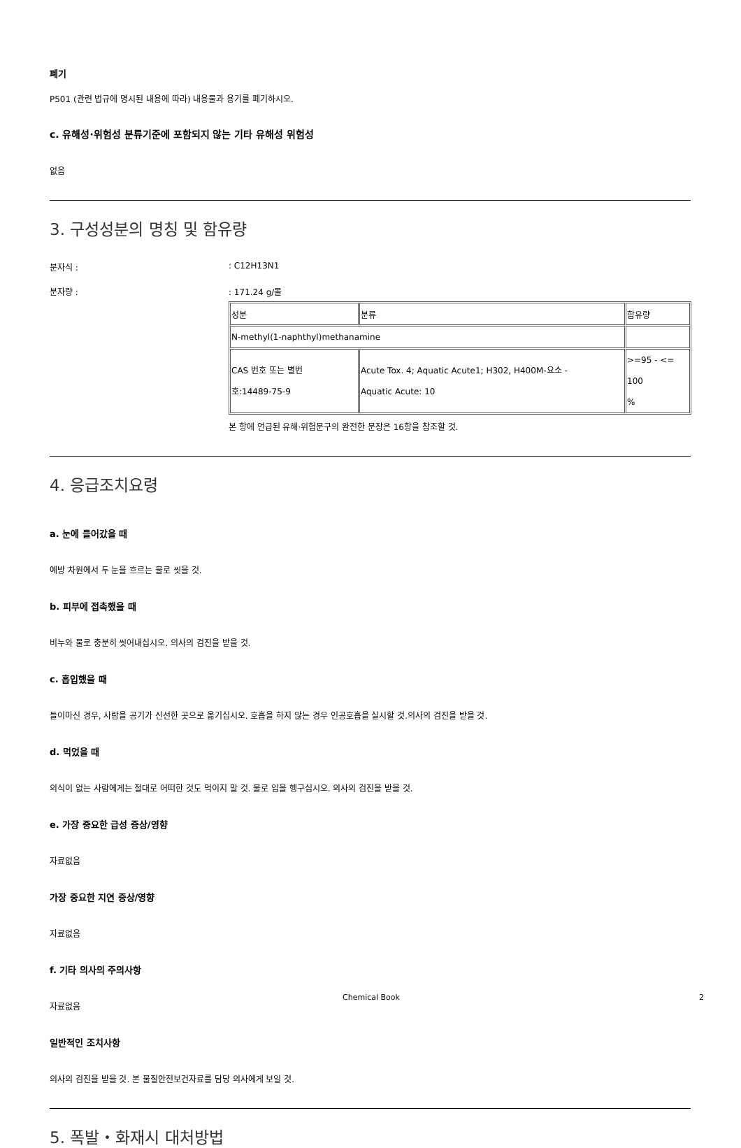폐기
P501 (관련 법규에 명시된 내용에 따라) 내용물과 용기를 폐기하시오.
c. 유해성·위험성 분류기준에 포함되지 않는 기타 유해성 위험성
없음
3. 구성성분의 명칭 및 함유량
분자식 :: C12H13N1
분자량 :: 171.24 g/몰
| 성분 | 분류 | 함유량 |
| N-methyl(1-naphthyl)methanamine | | |
| CAS 번호 또는 별번 호:14489-75-9 | Acute Tox. 4; Aquatic Acute1; H302, H400M-요소 - Aquatic Acute: 10 | >=95 - <= 100 % |
본 항에 언급된 유해·위험문구의 완전한 문장은 16항을 참조할 것.
4. 응급조치요령
a. 눈에 들어갔을 때
예방 차원에서 두 눈을 흐르는 물로 씻을 것.
b. 피부에 접촉했을 때
비누와 물로 충분히 씻어내십시오. 의사의 검진을 받을 것.
c. 흡입했을 때
들이마신 경우, 사람을 공기가 신선한 곳으로 옮기십시오. 호흡을 하지 않는 경우 인공호흡을 실시할 것.의사의 검진을 받을 것.
d. 먹었을 때
의식이 없는 사람에게는 절대로 어떠한 것도 먹이지 말 것. 물로 입을 헹구십시오. 의사의 검진을 받을 것.
e. 가장 중요한 급성 증상/영향
자료없음
가장 중요한 지연 증상/영향
자료없음
f. 기타 의사의 주의사항
자료없음
일반적인 조치사항
의사의 검진을 받을 것. 본 물질안전보건자료를 담당 의사에게 보일 것.
5. 폭발・화재시 대처방법
Chemical Book 2